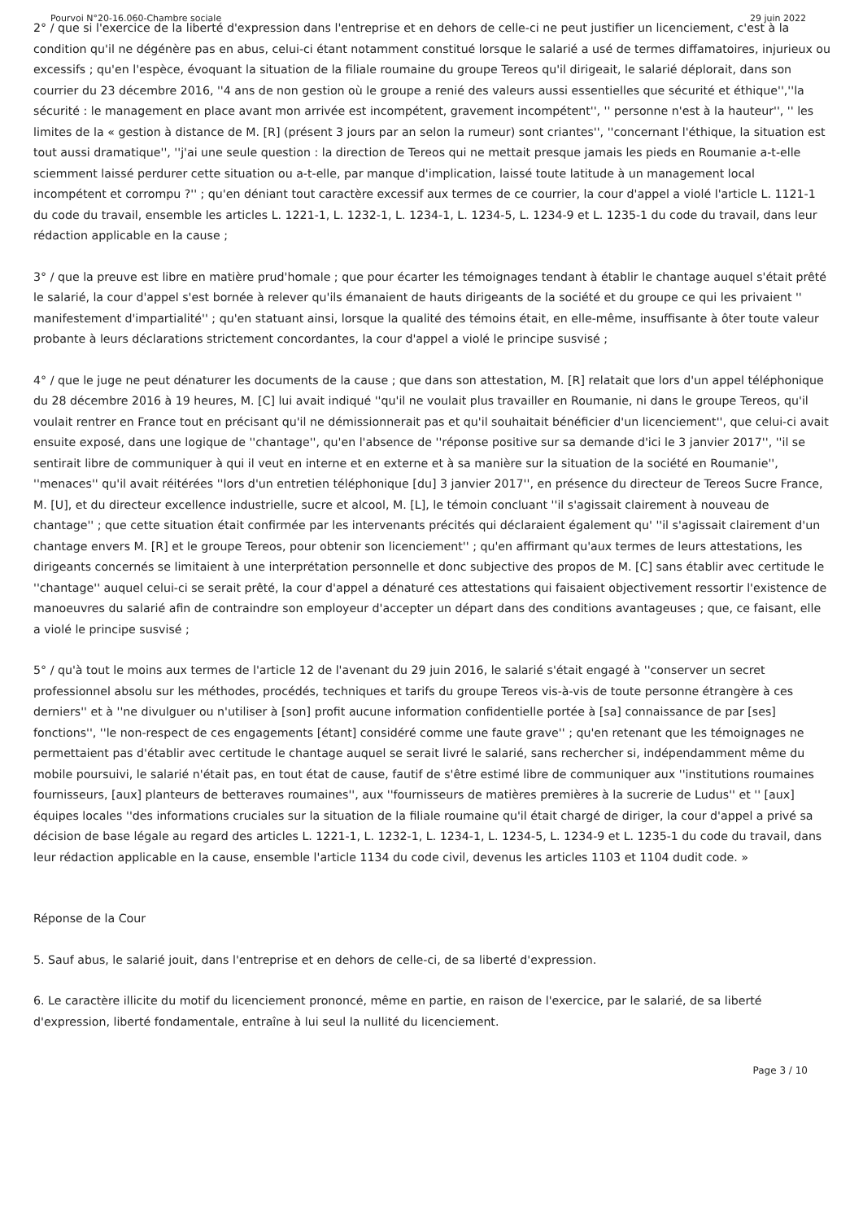Pourvoi N°20-16.060-Chambre sociale 29 juin 2022
2° / que si l'exercice de la liberté d'expression dans l'entreprise et en dehors de celle-ci ne peut justifier un licenciement, c'est à la condition qu'il ne dégénère pas en abus, celui-ci étant notamment constitué lorsque le salarié a usé de termes diffamatoires, injurieux ou excessifs ; qu'en l'espèce, évoquant la situation de la filiale roumaine du groupe Tereos qu'il dirigeait, le salarié déplorait, dans son courrier du 23 décembre 2016, ''4 ans de non gestion où le groupe a renié des valeurs aussi essentielles que sécurité et éthique'',''la sécurité : le management en place avant mon arrivée est incompétent, gravement incompétent'', '' personne n'est à la hauteur'', '' les limites de la « gestion à distance de M. [R] (présent 3 jours par an selon la rumeur) sont criantes'', ''concernant l'éthique, la situation est tout aussi dramatique'', ''j'ai une seule question : la direction de Tereos qui ne mettait presque jamais les pieds en Roumanie a-t-elle sciemment laissé perdurer cette situation ou a-t-elle, par manque d'implication, laissé toute latitude à un management local incompétent et corrompu ?'' ; qu'en déniant tout caractère excessif aux termes de ce courrier, la cour d'appel a violé l'article L. 1121-1 du code du travail, ensemble les articles L. 1221-1, L. 1232-1, L. 1234-1, L. 1234-5, L. 1234-9 et L. 1235-1 du code du travail, dans leur rédaction applicable en la cause ;
3° / que la preuve est libre en matière prud'homale ; que pour écarter les témoignages tendant à établir le chantage auquel s'était prêté le salarié, la cour d'appel s'est bornée à relever qu'ils émanaient de hauts dirigeants de la société et du groupe ce qui les privaient '' manifestement d'impartialité'' ; qu'en statuant ainsi, lorsque la qualité des témoins était, en elle-même, insuffisante à ôter toute valeur probante à leurs déclarations strictement concordantes, la cour d'appel a violé le principe susvisé ;
4° / que le juge ne peut dénaturer les documents de la cause ; que dans son attestation, M. [R] relatait que lors d'un appel téléphonique du 28 décembre 2016 à 19 heures, M. [C] lui avait indiqué ''qu'il ne voulait plus travailler en Roumanie, ni dans le groupe Tereos, qu'il voulait rentrer en France tout en précisant qu'il ne démissionnerait pas et qu'il souhaitait bénéficier d'un licenciement'', que celui-ci avait ensuite exposé, dans une logique de ''chantage'', qu'en l'absence de ''réponse positive sur sa demande d'ici le 3 janvier 2017'', ''il se sentirait libre de communiquer à qui il veut en interne et en externe et à sa manière sur la situation de la société en Roumanie'', ''menaces'' qu'il avait réitérées ''lors d'un entretien téléphonique [du] 3 janvier 2017'', en présence du directeur de Tereos Sucre France, M. [U], et du directeur excellence industrielle, sucre et alcool, M. [L], le témoin concluant ''il s'agissait clairement à nouveau de chantage'' ; que cette situation était confirmée par les intervenants précités qui déclaraient également qu' ''il s'agissait clairement d'un chantage envers M. [R] et le groupe Tereos, pour obtenir son licenciement'' ; qu'en affirmant qu'aux termes de leurs attestations, les dirigeants concernés se limitaient à une interprétation personnelle et donc subjective des propos de M. [C] sans établir avec certitude le ''chantage'' auquel celui-ci se serait prêté, la cour d'appel a dénaturé ces attestations qui faisaient objectivement ressortir l'existence de manoeuvres du salarié afin de contraindre son employeur d'accepter un départ dans des conditions avantageuses ; que, ce faisant, elle a violé le principe susvisé ;
5° / qu'à tout le moins aux termes de l'article 12 de l'avenant du 29 juin 2016, le salarié s'était engagé à ''conserver un secret professionnel absolu sur les méthodes, procédés, techniques et tarifs du groupe Tereos vis-à-vis de toute personne étrangère à ces derniers'' et à ''ne divulguer ou n'utiliser à [son] profit aucune information confidentielle portée à [sa] connaissance de par [ses] fonctions'', ''le non-respect de ces engagements [étant] considéré comme une faute grave'' ; qu'en retenant que les témoignages ne permettaient pas d'établir avec certitude le chantage auquel se serait livré le salarié, sans rechercher si, indépendamment même du mobile poursuivi, le salarié n'était pas, en tout état de cause, fautif de s'être estimé libre de communiquer aux ''institutions roumaines fournisseurs, [aux] planteurs de betteraves roumaines'', aux ''fournisseurs de matières premières à la sucrerie de Ludus'' et '' [aux] équipes locales ''des informations cruciales sur la situation de la filiale roumaine qu'il était chargé de diriger, la cour d'appel a privé sa décision de base légale au regard des articles L. 1221-1, L. 1232-1, L. 1234-1, L. 1234-5, L. 1234-9 et L. 1235-1 du code du travail, dans leur rédaction applicable en la cause, ensemble l'article 1134 du code civil, devenus les articles 1103 et 1104 dudit code. »
Réponse de la Cour
5. Sauf abus, le salarié jouit, dans l'entreprise et en dehors de celle-ci, de sa liberté d'expression.
6. Le caractère illicite du motif du licenciement prononcé, même en partie, en raison de l'exercice, par le salarié, de sa liberté d'expression, liberté fondamentale, entraîne à lui seul la nullité du licenciement.
Page 3 / 10